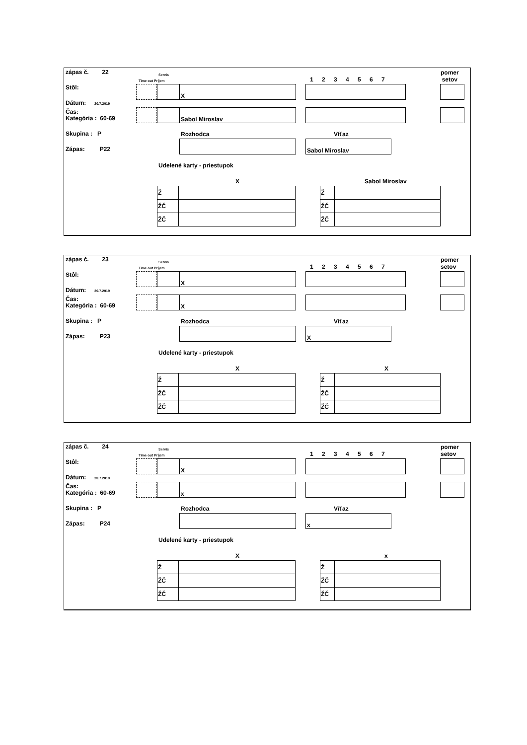zápas č. 22
Stôl:
Dátum: 20.7.2019
Čas:
Kategória : 60-69
Skupina : P
Zápas: P22
Servis
Time out Príjem 1 2 3 4 5 6 7
pomer
setov
X
Sabol Miroslav
Rozhodca Víťaz
Sabol Miroslav
Udelené karty - priestupok
X Sabol Miroslav
| Ž | |
| ŽČ | |
| ŽČ | |
| Ž | |
| ŽČ | |
| ŽČ | |
zápas č. 23
Stôl:
Dátum: 20.7.2019
Čas:
Kategória : 60-69
Skupina : P
Zápas: P23
Servis
Time out Príjem 1 2 3 4 5 6 7
pomer
setov
X
X
Rozhodca Víťaz
X
Udelené karty - priestupok
X X
| Ž | |
| ŽČ | |
| ŽČ | |
| Ž | |
| ŽČ | |
| ŽČ | |
zápas č. 24
Stôl:
Dátum: 20.7.2019
Čas:
Kategória : 60-69
Skupina : P
Zápas: P24
Servis
Time out Príjem 1 2 3 4 5 6 7
pomer
setov
X
x
Rozhodca Víťaz
x
Udelené karty - priestupok
X x
| Ž | |
| ŽČ | |
| ŽČ | |
| Ž | |
| ŽČ | |
| ŽČ | |